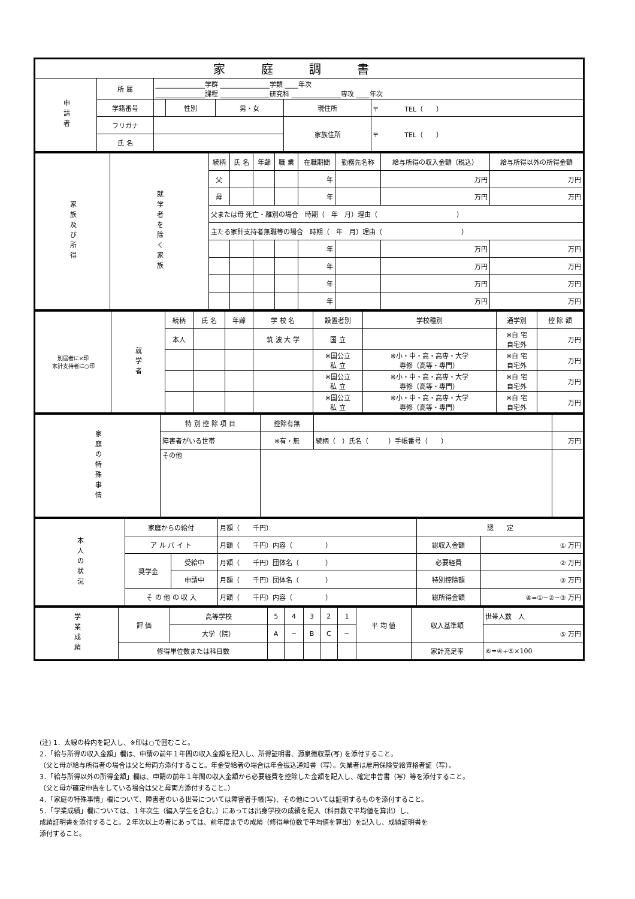| 家庭調書 | | | | | | |
| --- | --- | --- | --- | --- | --- | --- |
| 申請者 | 所 属 | _______________学群 _______________学類 ____年次 _______________課程 _______________研究科 _______________専攻 ____年次 | | | | |
| | 学籍番号 | | 性別 | 男・女 | 現住所 | 〒 TEL（ ） |
| | フリガナ | | | | 家族住所 | 〒 TEL（ ） |
| | 氏 名 | | | | | |
| 家族及び所得 | 就学者を除く家族 | 続柄 | 氏 名 | 年齢 | 職 業 | 在職期間 | 勤務先名称 | 給与所得の収入金額（税込） | 給与所得以外の所得金額 |
| | | 父 | | | | 年 | | 万円 | 万円 |
| | | 母 | | | | 年 | | 万円 | 万円 |
| | | 父または母 死亡・離別の場合 時期（ 年 月）理由（ ） | | | | | | | |
| | | 主たる家計支持者無職等の場合 時期（ 年 月）理由（ ） | | | | | | | |
| | | | | | | 年 | | 万円 | 万円 |
| | | | | | | 年 | | 万円 | 万円 |
| | | | | | | 年 | | 万円 | 万円 |
| | | | | | | 年 | | 万円 | 万円 |
| 別居者に×印 家計支持者に○印 | 就学者 | 続柄 | 氏 名 | 年齢 | 学 校 名 | 設置者別 | 学校種別 | 通学別 | 控 除 額 |
| | | 本人 | | | 筑 波 大 学 | 国 立 | | ※自 宅 自宅外 | 万円 |
| | | | | | | ※国公立 私 立 | ※小・中・高・高専・大学 専修（高等・専門） | ※自 宅 自宅外 | 万円 |
| | | | | | | ※国公立 私 立 | ※小・中・高・高専・大学 専修（高等・専門） | ※自 宅 自宅外 | 万円 |
| | | | | | | ※国公立 私 立 | ※小・中・高・高専・大学 専修（高等・専門） | ※自 宅 自宅外 | 万円 |
| 家庭の特殊事情 | 特 別 控 除 項 目 | 控除有無 | | |
| | 障害者がいる世帯 | ※有・無 | 続柄（ ）氏名（ ）手帳番号（ ） | 万円 |
| | その他 | | | |
| 本人の状況 | 家庭からの給付 | | 月額（ 千円） | 認 定 | |
| | ア ル バ イ ト | | 月額（ 千円）内容（ ） | 総収入金額 | ① 万円 |
| | 奨学金 | 受給中 | 月額（ 千円）団体名（ ） | 必要経費 | ② 万円 |
| | | 申請中 | 月額（ 千円）団体名（ ） | 特別控除額 | ③ 万円 |
| | そ の 他 の 収 入 | | 月額（ 千円）内容（ ） | 総所得金額 | ④=①−②−③ 万円 |
| 学業成績 | 評 価 | 高等学校 | 5 | 4 | 3 | 2 | 1 | 平 均 値 | 収入基準額 | 世帯人数 人 |
| | | 大学（院） | A | − | B | C | − | | | ⑤ 万円 |
| | 修得単位数または科目数 | | | | | | | | 家計充足率 | ⑥=④÷⑤×100 |
(注) 1．太線の枠内を記入し、※印は○で囲むこと。
2．「給与所得の収入金額」欄は、申請の前年１年間の収入金額を記入し、所得証明書、源泉徴収票(写) を添付すること。
（父と母が給与所得者の場合は父と母両方添付すること。年金受給者の場合は年金振込通知書（写）。失業者は雇用保険受給資格者証（写）。
3．「給与所得以外の所得金額」欄は、申請の前年１年間の収入金額から必要経費を控除した金額を記入し、確定申告書（写）等を添付すること。
（父と母が確定申告をしている場合は父と母両方添付すること。）
4．「家庭の特殊事情」欄について、障害者のいる世帯については障害者手帳(写)、その他については証明するものを添付すること。
5．「学業成績」欄については、１年次生（編入学生を含む。）にあっては出身学校の成績を記入（科目数で平均値を算出）し、
成績証明書を添付すること。２年次以上の者にあっては、前年度までの成績（修得単位数で平均値を算出）を記入し、成績証明書を
添付すること。